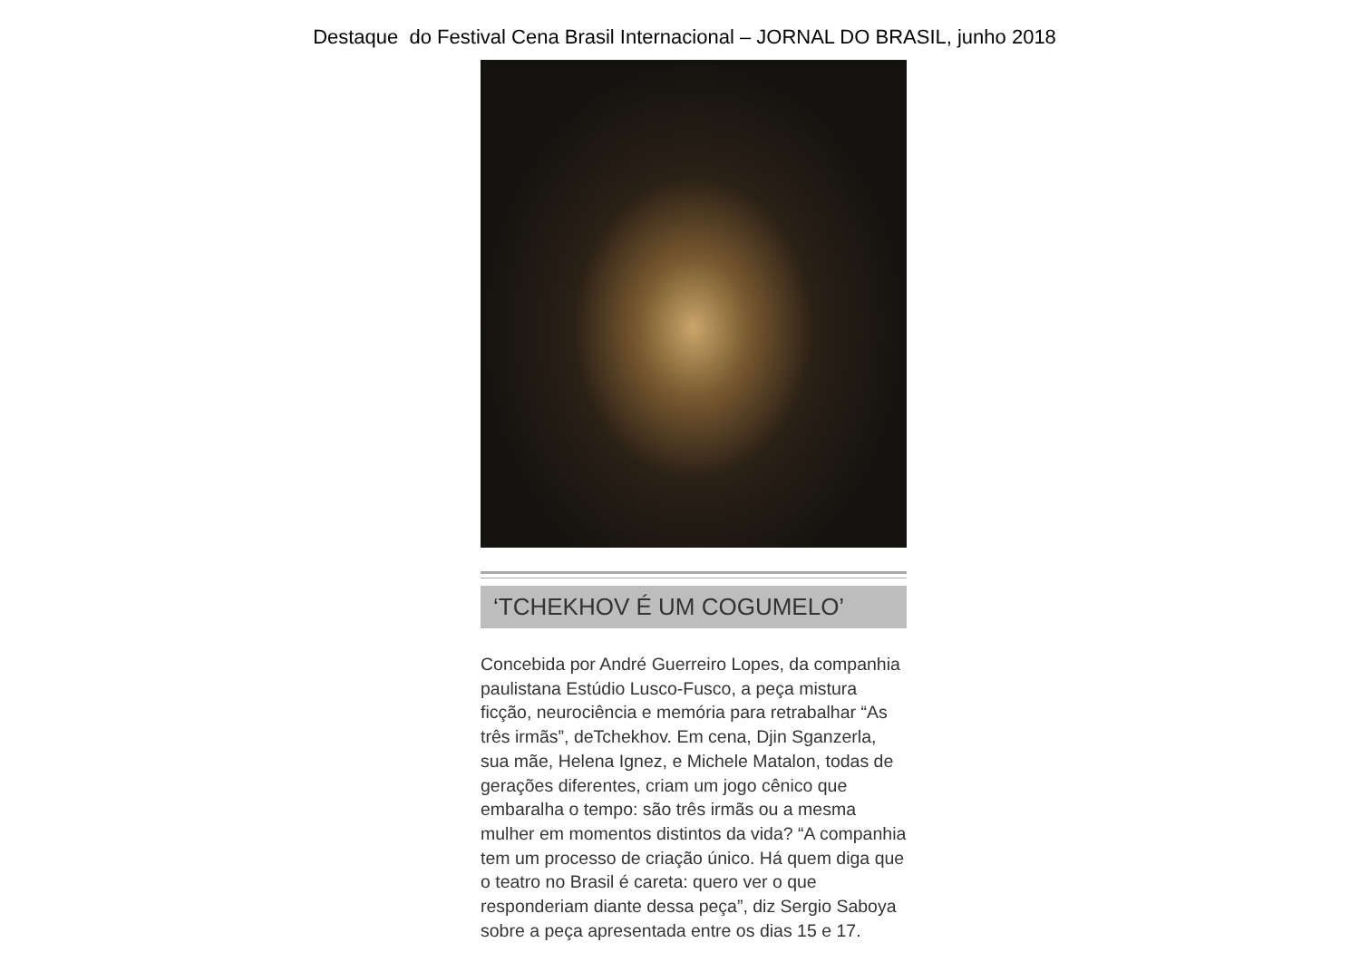Destaque do Festival Cena Brasil Internacional – JORNAL DO BRASIL, junho 2018
‘TCHEKHOV É UM COGUMELO’
Concebida por André Guerreiro Lopes, da companhia paulistana Estúdio Lusco-Fusco, a peça mistura ficção, neurociência e memória para retrabalhar “As três irmãs”, deTchekhov. Em cena, Djin Sganzerla, sua mãe, Helena Ignez, e Michele Matalon, todas de gerações diferentes, criam um jogo cênico que embaralha o tempo: são três irmãs ou a mesma mulher em momentos distintos da vida? “A companhia tem um processo de criação único. Há quem diga que o teatro no Brasil é careta: quero ver o que responderiam diante dessa peça”, diz Sergio Saboya sobre a peça apresentada entre os dias 15 e 17.